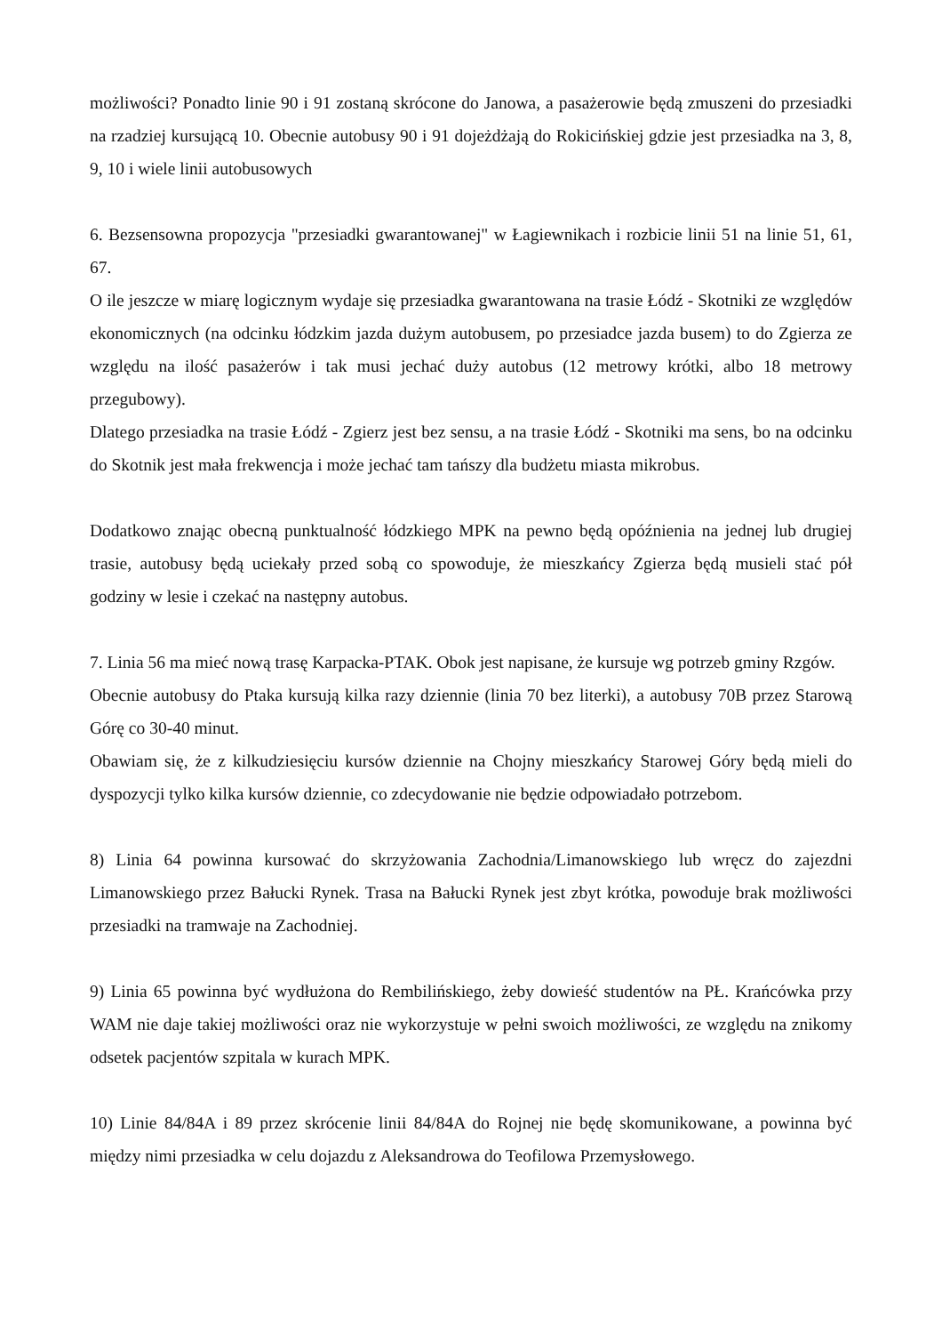możliwości? Ponadto linie 90 i 91 zostaną skrócone do Janowa, a pasażerowie będą zmuszeni do przesiadki na rzadziej kursującą 10. Obecnie autobusy 90 i 91 dojeżdżają do Rokicińskiej gdzie jest przesiadka na 3, 8, 9, 10 i wiele linii autobusowych
6. Bezsensowna propozycja "przesiadki gwarantowanej" w Łagiewnikach i rozbicie linii 51 na linie 51, 61, 67.
O ile jeszcze w miarę logicznym wydaje się przesiadka gwarantowana na trasie Łódź - Skotniki ze względów ekonomicznych (na odcinku łódzkim jazda dużym autobusem, po przesiadce jazda busem) to do Zgierza ze względu na ilość pasażerów i tak musi jechać duży autobus (12 metrowy krótki, albo 18 metrowy przegubowy).
Dlatego przesiadka na trasie Łódź - Zgierz jest bez sensu, a na trasie Łódź - Skotniki ma sens, bo na odcinku do Skotnik jest mała frekwencja i może jechać tam tańszy dla budżetu miasta mikrobus.
Dodatkowo znając obecną punktualność łódzkiego MPK na pewno będą opóźnienia na jednej lub drugiej trasie, autobusy będą uciekały przed sobą co spowoduje, że mieszkańcy Zgierza będą musieli stać pół godziny w lesie i czekać na następny autobus.
7. Linia 56 ma mieć nową trasę Karpacka-PTAK. Obok jest napisane, że kursuje wg potrzeb gminy Rzgów.
Obecnie autobusy do Ptaka kursują kilka razy dziennie (linia 70 bez literki), a autobusy 70B przez Starową Górę co 30-40 minut.
Obawiam się, że z kilkudziesięciu kursów dziennie na Chojny mieszkańcy Starowej Góry będą mieli do dyspozycji tylko kilka kursów dziennie, co zdecydowanie nie będzie odpowiadało potrzebom.
8) Linia 64 powinna kursować do skrzyżowania Zachodnia/Limanowskiego lub wręcz do zajezdni Limanowskiego przez Bałucki Rynek. Trasa na Bałucki Rynek jest zbyt krótka, powoduje brak możliwości przesiadki na tramwaje na Zachodniej.
9) Linia 65 powinna być wydłużona do Rembilińskiego, żeby dowieść studentów na PŁ. Krańcówka przy WAM nie daje takiej możliwości oraz nie wykorzystuje w pełni swoich możliwości, ze względu na znikomy odsetek pacjentów szpitala w kurach MPK.
10) Linie 84/84A i 89 przez skrócenie linii 84/84A do Rojnej nie będę skomunikowane, a powinna być między nimi przesiadka w celu dojazdu z Aleksandrowa do Teofilowa Przemysłowego.